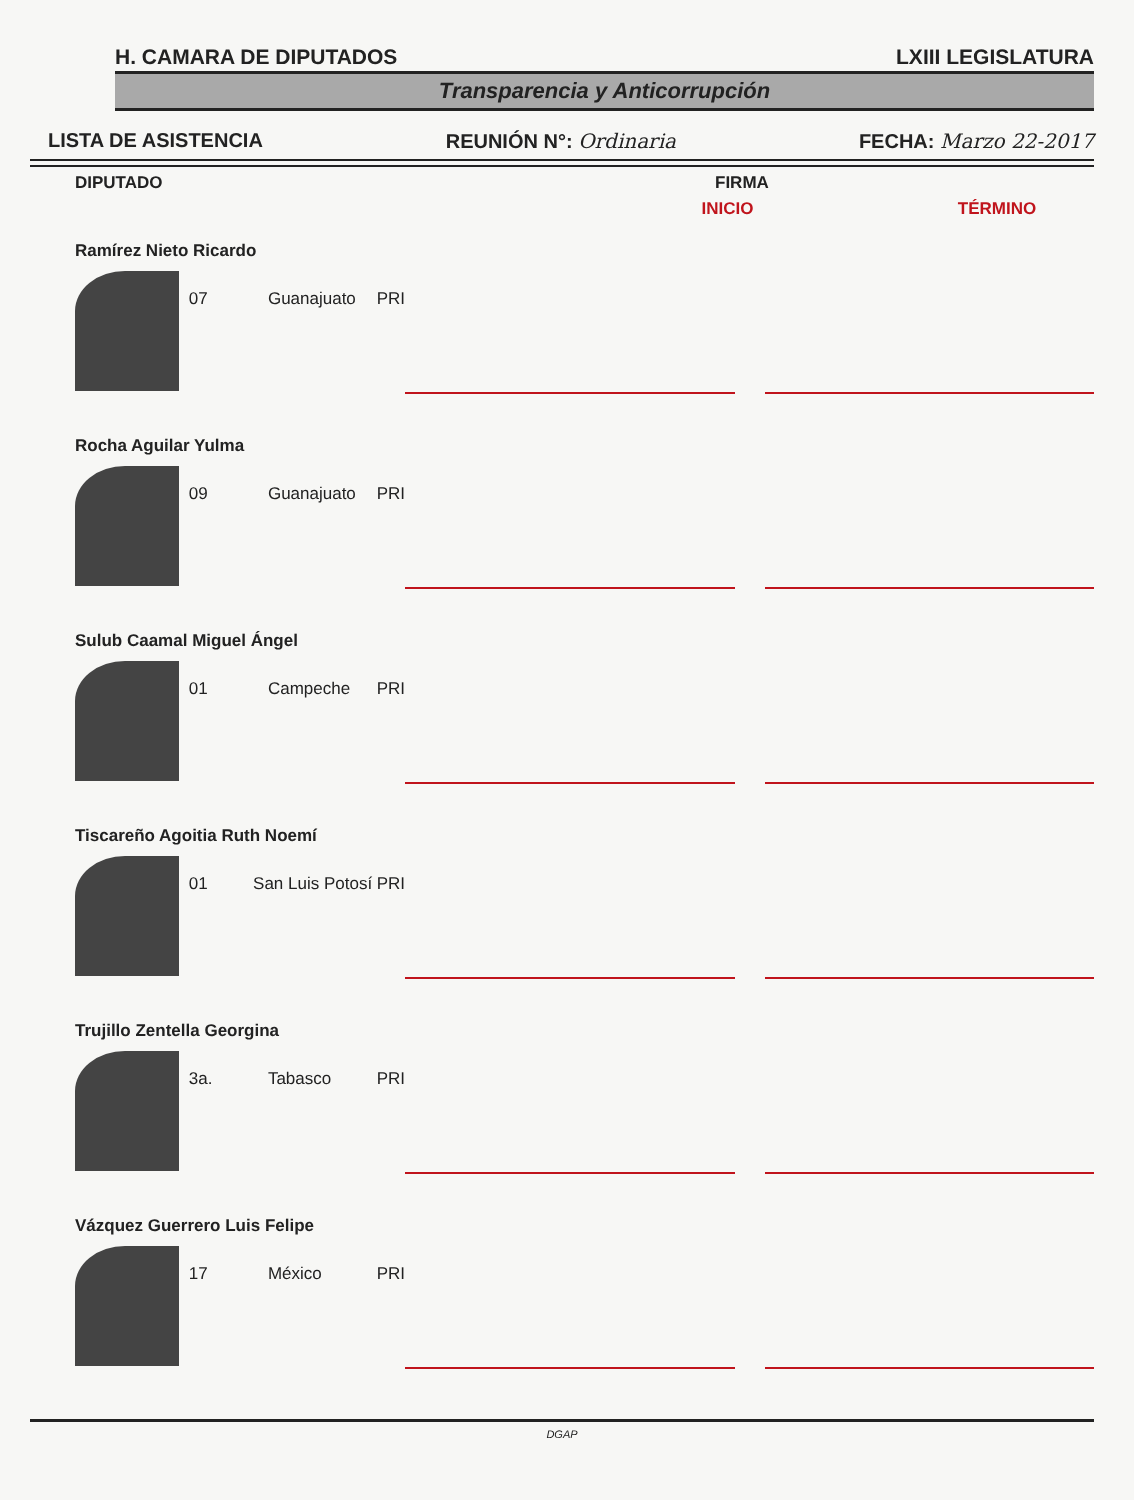H. CAMARA DE DIPUTADOS LXIII LEGISLATURA
Transparencia y Anticorrupción
LISTA DE ASISTENCIA REUNIÓN N°: Ordinaria FECHA: Marzo 22-2017
DIPUTADO FIRMA
INICIO TÉRMINO
Ramírez Nieto Ricardo
07 Guanajuato PRI
Rocha Aguilar Yulma
09 Guanajuato PRI
Sulub Caamal Miguel Ángel
01 Campeche PRI
Tiscareño Agoitia Ruth Noemí
01 San Luis Potosí PRI
Trujillo Zentella Georgina
3a. Tabasco PRI
Vázquez Guerrero Luis Felipe
17 México PRI
DGAP